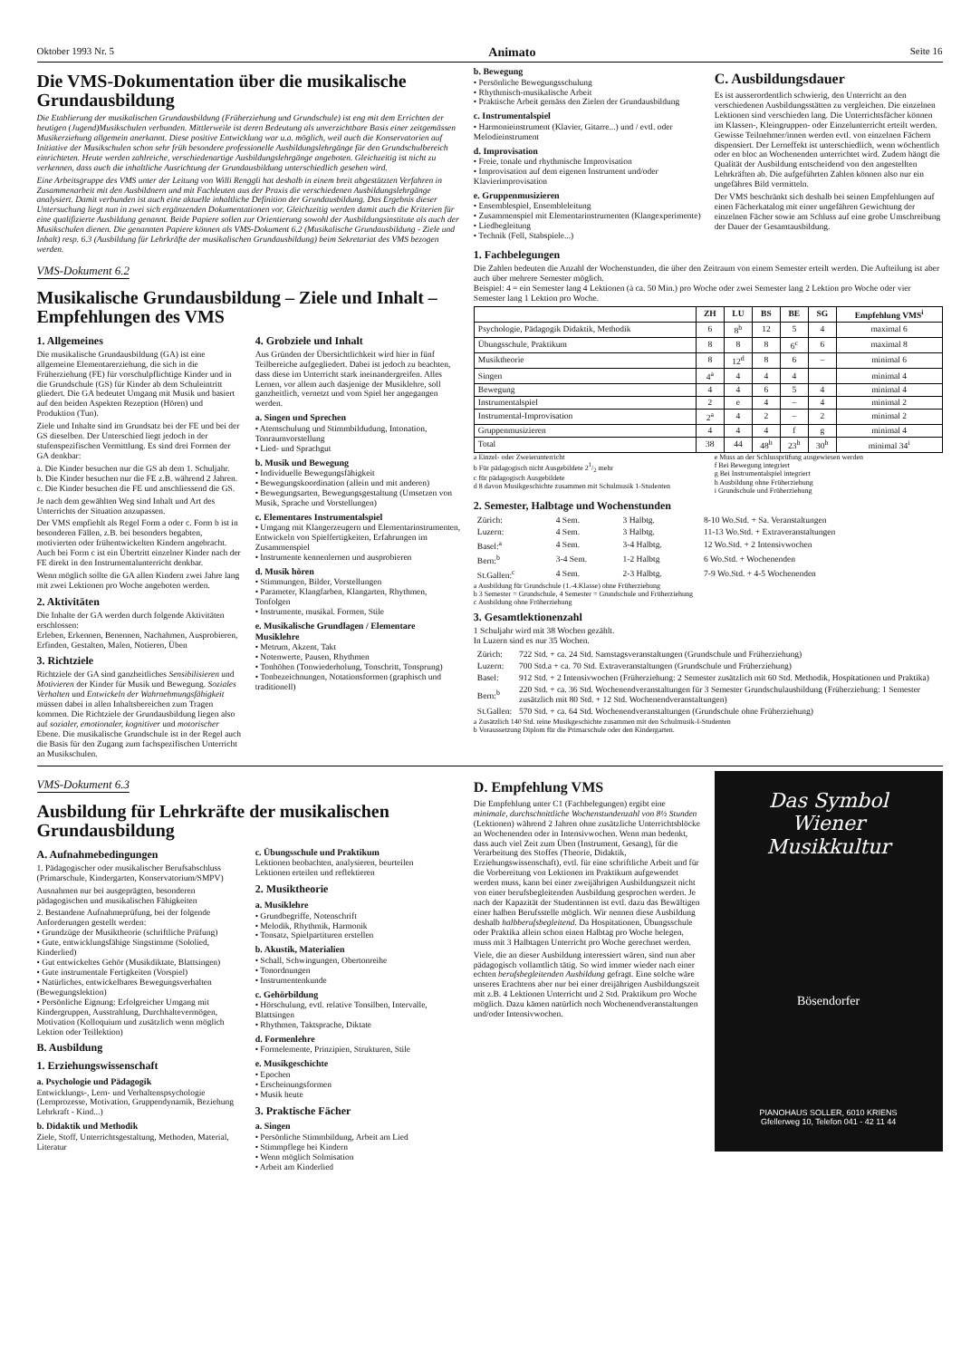Oktober 1993 Nr. 5 Animato Seite 16
Die VMS-Dokumentation über die musikalische Grundausbildung
Die Etablierung der musikalischen Grundausbildung (Früherziehung und Grundschule) ist eng mit dem Errichten der heutigen (Jugend)Musikschulen verbunden. Mittlerweile ist deren Bedeutung als unverzichtbare Basis einer zeitgemässen Musikerziehung allgemein anerkannt. Diese positive Entwicklung war u.a. möglich, weil auch die Konservatorien auf Initiative der Musikschulen schon sehr früh besondere professionelle Ausbildungslehrgänge für den Grundschulbereich einrichteten. Heute werden zahlreiche, verschiedenartige Ausbildungslehrgänge angeboten. Gleichzeitig ist nicht zu verkennen, dass auch die inhaltliche Ausrichtung der Grundausbildung unterschiedlich gesehen wird.
Eine Arbeitsgruppe des VMS unter der Leitung von Willi Renggli hat deshalb in einem breit abgestützten Verfahren in Zusammenarbeit mit den Ausbildnern und mit Fachleuten aus der Praxis die verschiedenen Ausbildungslehrgänge analysiert. Damit verbunden ist auch eine aktuelle inhaltliche Definition der Grundausbildung. Das Ergebnis dieser Untersuchung liegt nun in zwei sich ergänzenden Dokumentationen vor. Gleichzeitig werden damit auch die Kriterien für eine qualifizierte Ausbildung genannt. Beide Papiere sollen zur Orientierung sowohl der Ausbildungsinstitute als auch der Musikschulen dienen. Die genannten Papiere können als VMS-Dokument 6.2 (Musikalische Grundausbildung - Ziele und Inhalt) resp. 6.3 (Ausbildung für Lehrkräfte der musikalischen Grundausbildung) beim Sekretariat des VMS bezogen werden.
VMS-Dokument 6.2
Musikalische Grundausbildung – Ziele und Inhalt – Empfehlungen des VMS
1. Allgemeines
Die musikalische Grundausbildung (GA) ist eine allgemeine Elementarerziehung, die sich in die Früherziehung (FE) für vorschulpflichtige Kinder und in die Grundschule (GS) für Kinder ab dem Schuleintritt gliedert. Die GA bedeutet Umgang mit Musik und basiert auf den beiden Aspekten Rezeption (Hören) und Produktion (Tun).
Ziele und Inhalte sind im Grundsatz bei der FE und bei der GS dieselben. Der Unterschied liegt jedoch in der stufenspezifischen Vermittlung. Es sind drei Formen der GA denkbar:
a. Die Kinder besuchen nur die GS ab dem 1. Schuljahr.
b. Die Kinder besuchen nur die FE z.B. während 2 Jahren.
c. Die Kinder besuchen die FE und anschliessend die GS.
Je nach dem gewählten Weg sind Inhalt und Art des Unterrichts der Situation anzupassen.
Der VMS empfiehlt als Regel Form a oder c. Form b ist in besonderen Fällen, z.B. bei besonders begabten, motivierten oder frühentwickelten Kindern angebracht. Auch bei Form c ist ein Übertritt einzelner Kinder nach der FE direkt in den Instrumentalunterricht denkbar.
Wenn möglich sollte die GA allen Kindern zwei Jahre lang mit zwei Lektionen pro Woche angeboten werden.
2. Aktivitäten
Die Inhalte der GA werden durch folgende Aktivitäten erschlossen:
Erleben, Erkennen, Benennen, Nachahmen, Ausprobieren, Erfinden, Gestalten, Malen, Notieren, Üben
3. Richtziele
Richtziele der GA sind ganzheitliches Sensibilisieren und Motivieren der Kinder für Musik und Bewegung. Soziales Verhalten und Entwickeln der Wahrnehmungsfähigkeit müssen dabei in allen Inhaltsbereichen zum Tragen kommen. Die Richtziele der Grundausbildung liegen also auf sozialer, emotionaler, kognitiver und motorischer Ebene. Die musikalische Grundschule ist in der Regel auch die Basis für den Zugang zum fachspezifischen Unterricht an Musikschulen.
4. Grobziele und Inhalt
Aus Gründen der Übersichtlichkeit wird hier in fünf Teilbereiche aufgegliedert. Dabei ist jedoch zu beachten, dass diese im Unterricht stark ineinandergreifen. Alles Lernen, vor allem auch dasjenige der Musiklehre, soll ganzheitlich, vernetzt und vom Spiel her angegangen werden.
a. Singen und Sprechen
• Atemschulung und Stimmbildudung, Intonation, Tonraumvorstellung
• Lied- und Sprachgut
b. Musik und Bewegung
• Individuelle Bewegungsfähigkeit
• Bewegungskoordination (allein und mit anderen)
• Bewegungsarten, Bewegungsgestaltung (Umsetzen von Musik, Sprache und Vorstellungen)
c. Elementares Instrumentalspiel
• Umgang mit Klangerzeugern und Elementarinstrumenten, Entwickeln von Spielfertigkeiten, Erfahrungen im Zusammenspiel
• Instrumente kennenlernen und ausprobieren
d. Musik hören
• Stimmungen, Bilder, Vorstellungen
• Parameter, Klangfarben, Klangarten, Rhythmen, Tonfolgen
• Instrumente, musikal. Formen, Stile
e. Musikalische Grundlagen / Elementare Musiklehre
• Metrum, Akzent, Takt
• Notenwerte, Pausen, Rhythmen
• Tonhöhen (Tonwiederholung, Tonschritt, Tonsprung)
• Tonbezeichnungen, Notationsformen (graphisch und traditionell)
b. Bewegung
• Persönliche Bewegungsschulung
• Rhythmisch-musikalische Arbeit
• Praktische Arbeit gemäss den Zielen der Grundausbildung
c. Instrumentalspiel
• Harmonieinstrument (Klavier, Gitarre...) und / evtl. oder Melodieinstrument
d. Improvisation
• Freie, tonale und rhythmische Improvisation
• Improvisation auf dem eigenen Instrument und/oder Klavierimprovisation
e. Gruppenmusizieren
• Ensemblespiel, Ensembleleitung
• Zusammenspiel mit Elementarinstrumenten (Klangexperimente)
• Liedbegleitung
• Technik (Fell, Stabspiele...)
C. Ausbildungsdauer
Es ist ausserordentlich schwierig, den Unterricht an den verschiedenen Ausbildungsstätten zu vergleichen. Die einzelnen Lektionen sind verschieden lang. Die Unterrichtsfächer können im Klassen-, Kleingruppen- oder Einzelunterricht erteilt werden. Gewisse Teilnehmer/innen werden evtl. von einzelnen Fächern dispensiert. Der Lerneffekt ist unterschiedlich, wenn wöchentlich oder en bloc an Wochenenden unterrichtet wird. Zudem hängt die Qualität der Ausbildung entscheidend von den angestellten Lehrkräften ab. Die aufgeführten Zahlen können also nur ein ungefähres Bild vermitteln.
Der VMS beschränkt sich deshalb bei seinen Empfehlungen auf einen Fächerkatalog mit einer ungefähren Gewichtung der einzelnen Fächer sowie am Schluss auf eine grobe Umschreibung der Dauer der Gesamtausbildung.
1. Fachbelegungen
Die Zahlen bedeuten die Anzahl der Wochenstunden, die über den Zeitraum von einem Semester erteilt werden. Die Aufteilung ist aber auch über mehrere Semester möglich.
Beispiel: 4 = ein Semester lang 4 Lektionen (à ca. 50 Min.) pro Woche oder zwei Semester lang 2 Lektion pro Woche oder vier Semester lang 1 Lektion pro Woche.
| | ZH | LU | BS | BE | SG | Empfehlung VMS<sup>i</sup> |
| --- | --- | --- | --- | --- | --- | --- |
| Psychologie, Pädagogik Didaktik, Methodik | 6 | 8<sup>b</sup> | 12 | 5 | 4 | maximal 6 |
| Übungsschule, Praktikum | 8 | 8 | 8 | 6<sup>c</sup> | 6 | maximal 8 |
| Musiktheorie | 8 | 12<sup>d</sup> | 8 | 6 | – | minimal 6 |
| Singen | 4<sup>a</sup> | 4 | 4 | 4 | | minimal 4 |
| Bewegung | 4 | 4 | 6 | 5 | 4 | minimal 4 |
| Instrumentalspiel | 2 | e | 4 | – | 4 | minimal 2 |
| Instrumental-Improvisation | 2<sup>a</sup> | 4 | 2 | – | 2 | minimal 2 |
| Gruppenmusizieren | 4 | 4 | 4 | f | g | minimal 4 |
| Total | 38 | 44 | 48<sup>h</sup> | 23<sup>h</sup> | 30<sup>h</sup> | minimal 34<sup>i</sup> |
a Einzel- oder Zweierunterricht
b Für pädagogisch nicht Ausgebildete 21/2 mehr
c für pädagogisch Ausgebildete
d 8 davon Musikgeschichte zusammen mit Schulmusik 1-Studenten
e Muss an der Schlussprüfung ausgewiesen werden
f Bei Bewegung integriert
g Bei Instrumentalspiel integriert
h Ausbildung ohne Früherziehung
i Grundschule und Früherziehung
2. Semester, Halbtage und Wochenstunden
| Zürich: | 4 Sem. | 3 Halbtg. | 8-10 Wo.Std. + Sa. Veranstaltungen |
| Luzern: | 4 Sem. | 3 Halbtg. | 11-13 Wo.Std. + Extraveranstaltungen |
| Basel:<sup>a</sup> | 4 Sem. | 3-4 Halbtg. | 12 Wo.Std. + 2 Intensivwochen |
| Bern:<sup>b</sup> | 3-4 Sem. | 1-2 Halbtg | 6 Wo.Std. + Wochenenden |
| St.Gallen:<sup>c</sup> | 4 Sem. | 2-3 Halbtg. | 7-9 Wo.Std. + 4-5 Wochenenden |
a Ausbildung für Grundschule (1.-4.Klasse) ohne Früherziehung
b 3 Semester = Grundschule, 4 Semester = Grundschule und Früherziehung
c Ausbildung ohne Früherziehung
3. Gesamtlektionenzahl
1 Schuljahr wird mit 38 Wochen gezählt.
In Luzern sind es nur 35 Wochen.
| Zürich: | 722 Std. + ca. 24 Std. Samstagsveranstaltungen (Grundschule und Früherziehung) |
| Luzern: | 700 Std.a + ca. 70 Std. Extraveranstaltungen (Grundschule und Früherziehung) |
| Basel: | 912 Std. + 2 Intensivwochen (Früherziehung: 2 Semester zusätzlich mit 60 Std. Methodik, Hospitationen und Praktika) |
| Bern:<sup>b</sup> | 220 Std. + ca. 36 Std. Wochenendveranstaltungen für 3 Semester Grundschulausbildung (Früherziehung: 1 Semester zusätzlich mit 80 Std. + 12 Std. Wochenendveranstaltungen) |
| St.Gallen: | 570 Std. + ca. 64 Std. Wochenendveranstaltungen (Grundschule ohne Früherziehung) |
a Zusätzlich 140 Std. reine Musikgeschichte zusammen mit den Schulmusik-I-Studenten
b Voraussetzung Diplom für die Primarschule oder den Kindergarten.
VMS-Dokument 6.3
Ausbildung für Lehrkräfte der musikalischen Grundausbildung
A. Aufnahmebedingungen
1. Pädagogischer oder musikalischer Berufsabschluss (Primarschule, Kindergarten, Konservatorium/SMPV)
Ausnahmen nur bei ausgeprägten, besonderen pädagogischen und musikalischen Fähigkeiten
2. Bestandene Aufnahmeprüfung, bei der folgende Anforderungen gestellt werden:
• Grundzüge der Musiktheorie (schriftliche Prüfung)
• Gute, entwicklungsfähige Singstimme (Solo­lied, Kinderlied)
• Gut entwickeltes Gehör (Musikdiktate, Blattsingen)
• Gute instrumentale Fertigkeiten (Vorspiel)
• Natürliches, entwickelbares Bewegungsverhalten (Bewegungslektion)
• Persönliche Eignung: Erfolgreicher Umgang mit Kindergruppen, Ausstrahlung, Durchhaltevermögen, Motivation (Kolloquium und zusätzlich wenn möglich Lektion oder Teillektion)
B. Ausbildung
1. Erziehungswissenschaft
a. Psychologie und Pädagogik
Entwicklungs-, Lern- und Verhaltenspsychologie (Lernprozesse, Motivation, Gruppendynamik, Beziehung Lehrkraft - Kind...)
b. Didaktik und Methodik
Ziele, Stoff, Unterrichtsgestaltung, Methoden, Material, Literatur
c. Übungsschule und Praktikum
Lektionen beobachten, analysieren, beurteilen
Lektionen erteilen und reflektieren
2. Musiktheorie
a. Musiklehre
• Grundbegriffe, Notenschrift
• Melodik, Rhythmik, Harmonik
• Tonsatz, Spielpartituren erstellen
b. Akustik, Materialien
• Schall, Schwingungen, Obertonreihe
• Tonordnungen
• Instrumentenkunde
c. Gehörbildung
• Hörschulung, evtl. relative Tonsilben, Intervalle, Blattsingen
• Rhythmen, Taktsprache, Diktate
d. Formenlehre
• Formelemente, Prinzipien, Strukturen, Stile
e. Musikgeschichte
• Epochen
• Erscheinungsformen
• Musik heute
3. Praktische Fächer
a. Singen
• Persönliche Stimmbildung, Arbeit am Lied
• Stimmpflege bei Kindern
• Wenn möglich Solmisation
• Arbeit am Kinderlied
D. Empfehlung VMS
Die Empfehlung unter C1 (Fachbelegungen) ergibt eine minimale, durchschnittliche Wochenstundenzahl von 8½ Stunden (Lektionen) während 2 Jahren ohne zusätzliche Unterrichtsblöcke an Wochenenden oder in Intensivwochen. Wenn man bedenkt, dass auch viel Zeit zum Üben (Instrument, Gesang), für die Verarbeitung des Stoffes (Theorie, Didaktik, Erziehungswissenschaft), evtl. für eine schriftliche Arbeit und für die Vorbereitung von Lektionen im Praktikum aufgewendet werden muss, kann bei einer zweijährigen Ausbildungszeit nicht von einer berufsbegleitenden Ausbildung gesprochen werden. Je nach der Kapazität der Studentinnen ist evtl. dazu das Bewältigen einer halben Berufsstelle möglich. Wir nennen diese Ausbildung deshalb halbberufsbegleitend. Da Hospitationen, Übungsschule oder Praktika allein schon einen Halbtag pro Woche belegen, muss mit 3 Halbtagen Unterricht pro Woche gerechnet werden.
Viele, die an dieser Ausbildung interessiert wären, sind nun aber pädagogisch vollamtlich tätig. So wird immer wieder nach einer echten berufsbegleitenden Ausbildung gefragt. Eine solche wäre unseres Erachtens aber nur bei einer dreijährigen Ausbildungszeit mit z.B. 4 Lektionen Unterricht und 2 Std. Praktikum pro Woche möglich. Dazu kämen natürlich noch Wochenendveranstaltungen und/oder Intensivwochen.
Das Symbol
Wiener Musikkultur
Bösendorfer
PIANOHAUS SOLLER, 6010 KRIENS
Gfellerweg 10, Telefon 041 - 42 11 44